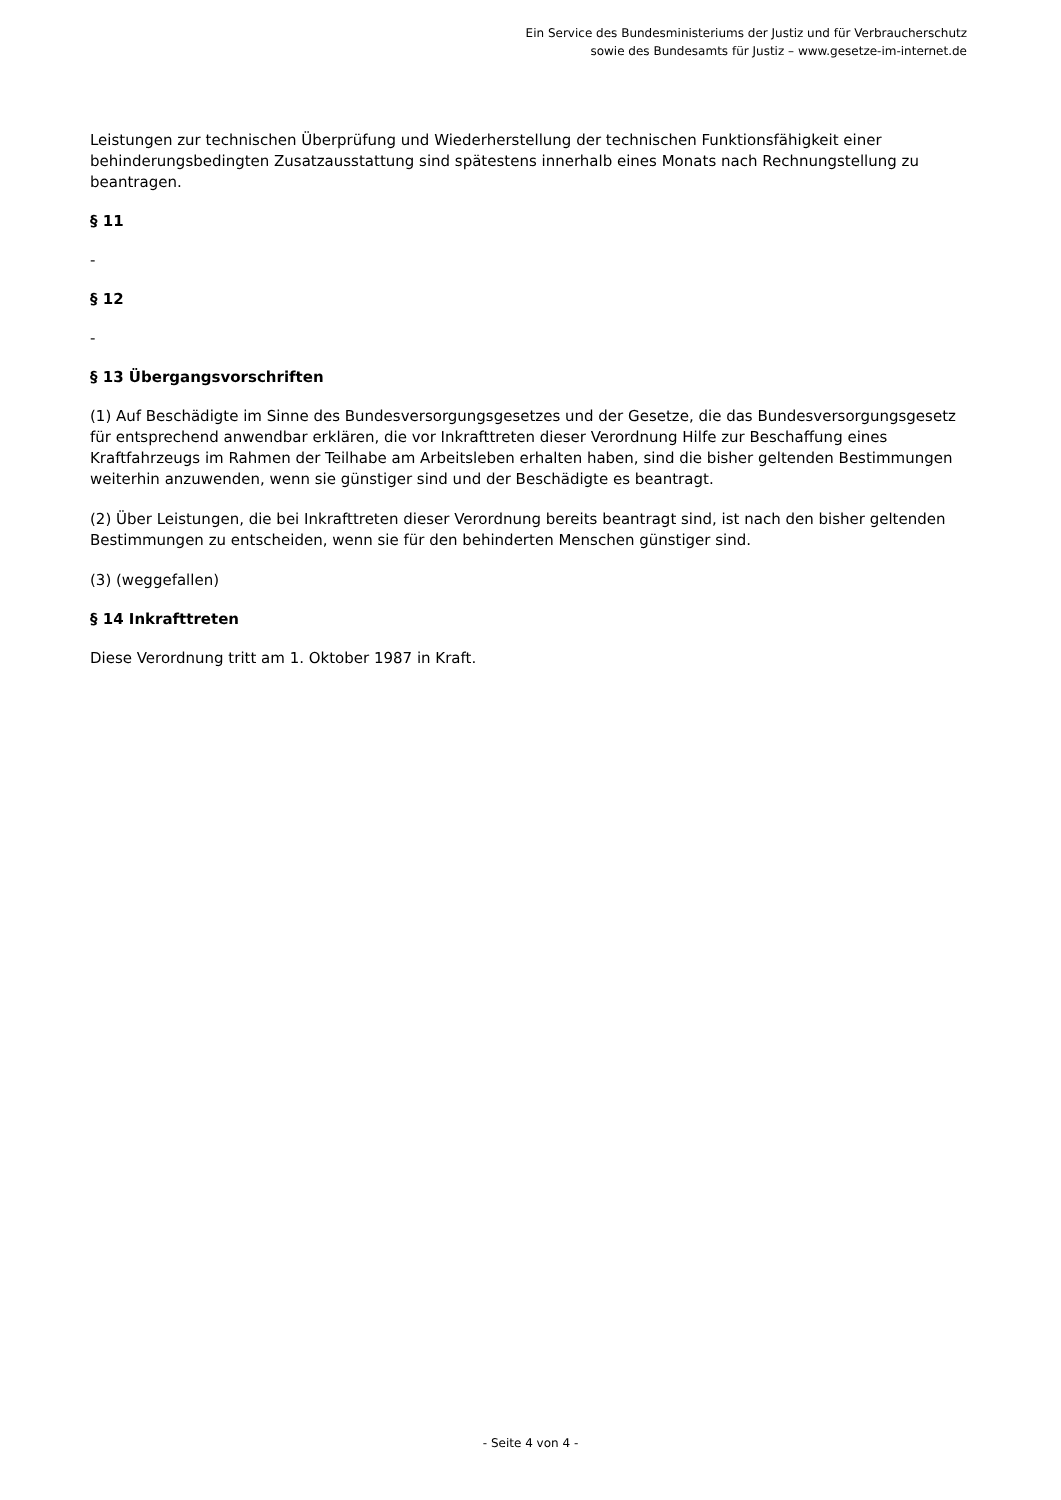Ein Service des Bundesministeriums der Justiz und für Verbraucherschutz
sowie des Bundesamts für Justiz – www.gesetze-im-internet.de
Leistungen zur technischen Überprüfung und Wiederherstellung der technischen Funktionsfähigkeit einer behinderungsbedingten Zusatzausstattung sind spätestens innerhalb eines Monats nach Rechnungstellung zu beantragen.
§ 11
-
§ 12
-
§ 13 Übergangsvorschriften
(1) Auf Beschädigte im Sinne des Bundesversorgungsgesetzes und der Gesetze, die das Bundesversorgungsgesetz für entsprechend anwendbar erklären, die vor Inkrafttreten dieser Verordnung Hilfe zur Beschaffung eines Kraftfahrzeugs im Rahmen der Teilhabe am Arbeitsleben erhalten haben, sind die bisher geltenden Bestimmungen weiterhin anzuwenden, wenn sie günstiger sind und der Beschädigte es beantragt.
(2) Über Leistungen, die bei Inkrafttreten dieser Verordnung bereits beantragt sind, ist nach den bisher geltenden Bestimmungen zu entscheiden, wenn sie für den behinderten Menschen günstiger sind.
(3) (weggefallen)
§ 14 Inkrafttreten
Diese Verordnung tritt am 1. Oktober 1987 in Kraft.
- Seite 4 von 4 -